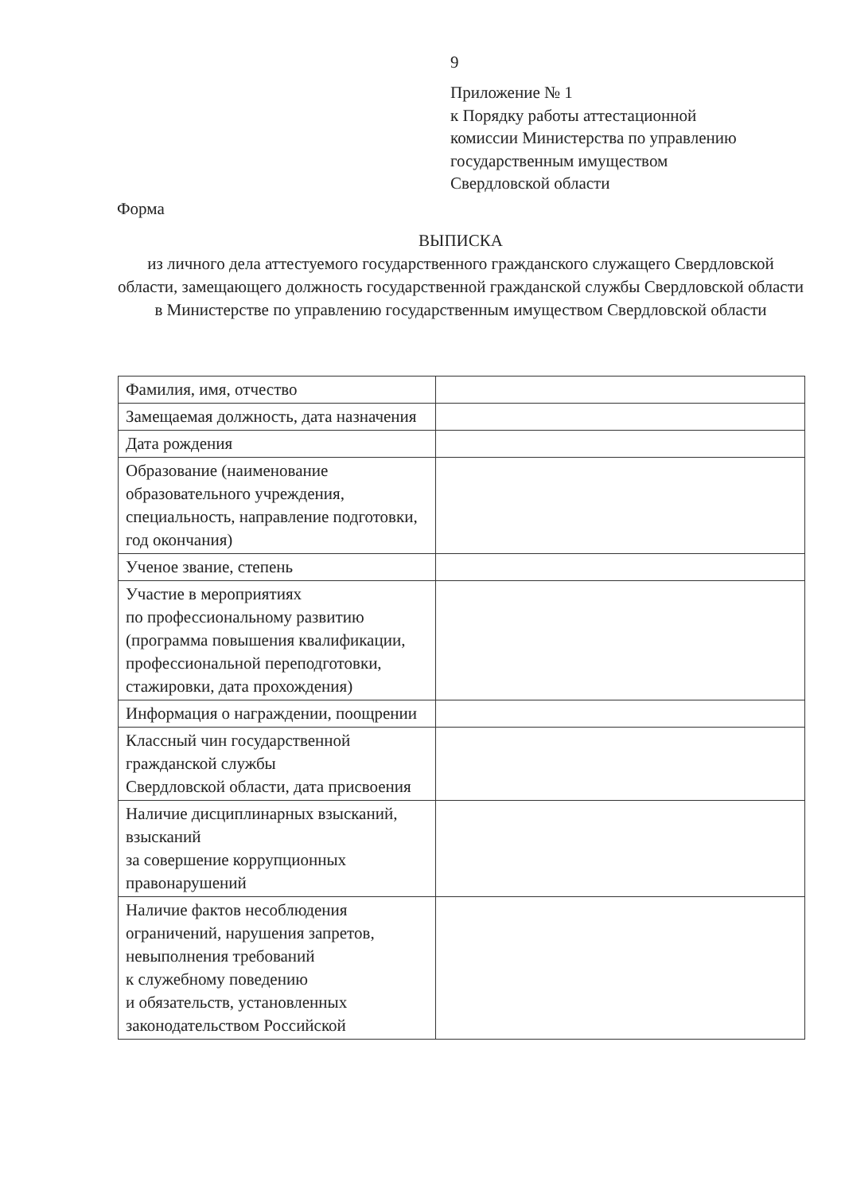9
Приложение № 1
к Порядку работы аттестационной
комиссии Министерства по управлению
государственным имуществом
Свердловской области
Форма
ВЫПИСКА
из личного дела аттестуемого государственного гражданского служащего Свердловской области, замещающего должность государственной гражданской службы Свердловской области в Министерстве по управлению государственным имуществом Свердловской области
| Фамилия, имя, отчество | |
| Замещаемая должность, дата назначения | |
| Дата рождения | |
| Образование (наименование образовательного учреждения, специальность, направление подготовки, год окончания) | |
| Ученое звание, степень | |
| Участие в мероприятиях по профессиональному развитию (программа повышения квалификации, профессиональной переподготовки, стажировки, дата прохождения) | |
| Информация о награждении, поощрении | |
| Классный чин государственной гражданской службы Свердловской области, дата присвоения | |
| Наличие дисциплинарных взысканий, взысканий за совершение коррупционных правонарушений | |
| Наличие фактов несоблюдения ограничений, нарушения запретов, невыполнения требований к служебному поведению и обязательств, установленных законодательством Российской | |